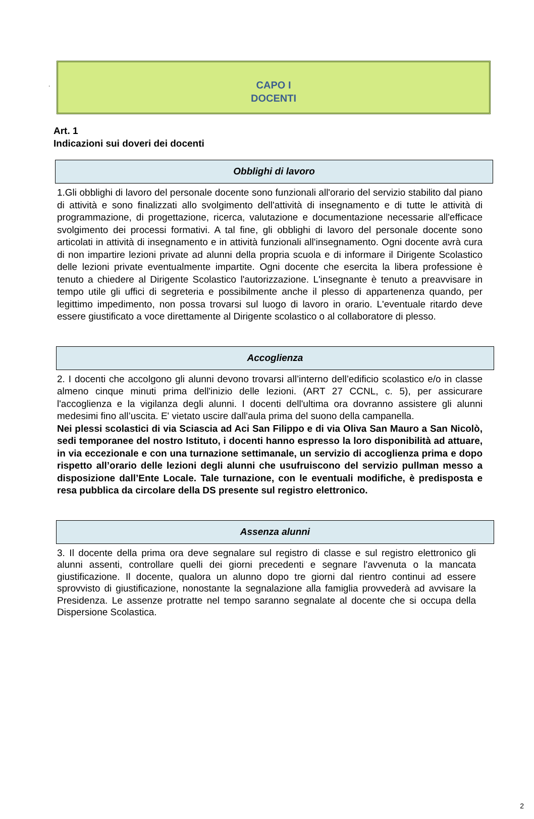.
CAPO I
DOCENTI
Art. 1
Indicazioni sui doveri dei docenti
Obblighi di lavoro
1.Gli obblighi di lavoro del personale docente sono funzionali all'orario del servizio stabilito dal piano di attività e sono finalizzati allo svolgimento dell'attività di insegnamento e di tutte le attività di programmazione, di progettazione, ricerca, valutazione e documentazione necessarie all'efficace svolgimento dei processi formativi. A tal fine, gli obblighi di lavoro del personale docente sono articolati in attività di insegnamento e in attività funzionali all'insegnamento. Ogni docente avrà cura di non impartire lezioni private ad alunni della propria scuola e di informare il Dirigente Scolastico delle lezioni private eventualmente impartite. Ogni docente che esercita la libera professione è tenuto a chiedere al Dirigente Scolastico l'autorizzazione. L'insegnante è tenuto a preavvisare in tempo utile gli uffici di segreteria e possibilmente anche il plesso di appartenenza quando, per legittimo impedimento, non possa trovarsi sul luogo di lavoro in orario. L'eventuale ritardo deve essere giustificato a voce direttamente al Dirigente scolastico o al collaboratore di plesso.
Accoglienza
2. I docenti che accolgono gli alunni devono trovarsi all’interno dell’edificio scolastico e/o in classe almeno cinque minuti prima dell'inizio delle lezioni. (ART 27 CCNL, c. 5), per assicurare l'accoglienza e la vigilanza degli alunni. I docenti dell'ultima ora dovranno assistere gli alunni medesimi fino all’uscita. E' vietato uscire dall'aula prima del suono della campanella.
Nei plessi scolastici di via Sciascia ad Aci San Filippo e di via Oliva San Mauro a San Nicolò, sedi temporanee del nostro Istituto, i docenti hanno espresso la loro disponibilità ad attuare, in via eccezionale e con una turnazione settimanale, un servizio di accoglienza prima e dopo rispetto all’orario delle lezioni degli alunni che usufruiscono del servizio pullman messo a disposizione dall’Ente Locale. Tale turnazione, con le eventuali modifiche, è predisposta e resa pubblica da circolare della DS presente sul registro elettronico.
Assenza alunni
3. Il docente della prima ora deve segnalare sul registro di classe e sul registro elettronico gli alunni assenti, controllare quelli dei giorni precedenti e segnare l'avvenuta o la mancata giustificazione. Il docente, qualora un alunno dopo tre giorni dal rientro continui ad essere sprovvisto di giustificazione, nonostante la segnalazione alla famiglia provvederà ad avvisare la Presidenza. Le assenze protratte nel tempo saranno segnalate al docente che si occupa della Dispersione Scolastica.
2